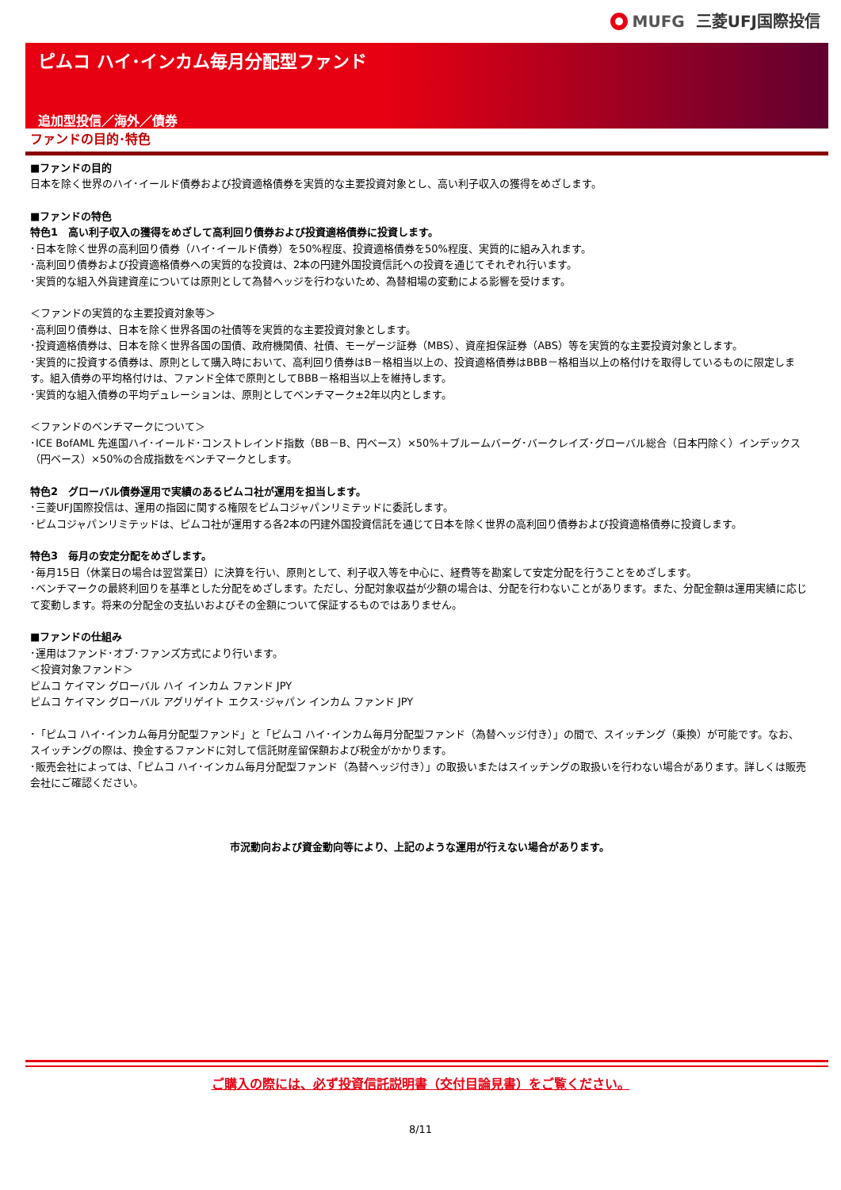MUFG 三菱UFJ国際投信
ピムコ ハイ･インカム毎月分配型ファンド
追加型投信／海外／債券
ファンドの目的･特色
■ファンドの目的
日本を除く世界のハイ･イールド債券および投資適格債券を実質的な主要投資対象とし、高い利子収入の獲得をめざします。
■ファンドの特色
特色1　高い利子収入の獲得をめざして高利回り債券および投資適格債券に投資します。
･日本を除く世界の高利回り債券（ハイ･イールド債券）を50%程度、投資適格債券を50%程度、実質的に組み入れます。
･高利回り債券および投資適格債券への実質的な投資は、2本の円建外国投資信託への投資を通じてそれぞれ行います。
･実質的な組入外貨建資産については原則として為替ヘッジを行わないため、為替相場の変動による影響を受けます。
＜ファンドの実質的な主要投資対象等＞
･高利回り債券は、日本を除く世界各国の社債等を実質的な主要投資対象とします。
･投資適格債券は、日本を除く世界各国の国債、政府機関債、社債、モーゲージ証券（MBS）、資産担保証券（ABS）等を実質的な主要投資対象とします。
･実質的に投資する債券は、原則として購入時において、高利回り債券はB－格相当以上の、投資適格債券はBBB－格相当以上の格付けを取得しているものに限定します。組入債券の平均格付けは、ファンド全体で原則としてBBB－格相当以上を維持します。
･実質的な組入債券の平均デュレーションは、原則としてベンチマーク±2年以内とします。
＜ファンドのベンチマークについて＞
･ICE BofAML 先進国ハイ･イールド･コンストレインド指数（BB－B、円ベース）×50%＋ブルームバーグ･バークレイズ･グローバル総合（日本円除く）インデックス（円ベース）×50%の合成指数をベンチマークとします。
特色2　グローバル債券運用で実績のあるピムコ社が運用を担当します。
･三菱UFJ国際投信は、運用の指図に関する権限をピムコジャパンリミテッドに委託します。
･ピムコジャパンリミテッドは、ピムコ社が運用する各2本の円建外国投資信託を通じて日本を除く世界の高利回り債券および投資適格債券に投資します。
特色3　毎月の安定分配をめざします。
･毎月15日（休業日の場合は翌営業日）に決算を行い、原則として、利子収入等を中心に、経費等を勘案して安定分配を行うことをめざします。
･ベンチマークの最終利回りを基準とした分配をめざします。ただし、分配対象収益が少額の場合は、分配を行わないことがあります。また、分配金額は運用実績に応じて変動します。将来の分配金の支払いおよびその金額について保証するものではありません。
■ファンドの仕組み
･運用はファンド･オブ･ファンズ方式により行います。
＜投資対象ファンド＞
ピムコ ケイマン グローバル ハイ インカム ファンド JPY
ピムコ ケイマン グローバル アグリゲイト エクス･ジャパン インカム ファンド JPY
･「ピムコ ハイ･インカム毎月分配型ファンド」と「ピムコ ハイ･インカム毎月分配型ファンド（為替ヘッジ付き）」の間で、スイッチング（乗換）が可能です。なお、スイッチングの際は、換金するファンドに対して信託財産留保額および税金がかかります。
･販売会社によっては、「ピムコ ハイ･インカム毎月分配型ファンド（為替ヘッジ付き）」の取扱いまたはスイッチングの取扱いを行わない場合があります。詳しくは販売会社にご確認ください。
市況動向および資金動向等により、上記のような運用が行えない場合があります。
ご購入の際には、必ず投資信託説明書（交付目論見書）をご覧ください。
8/11